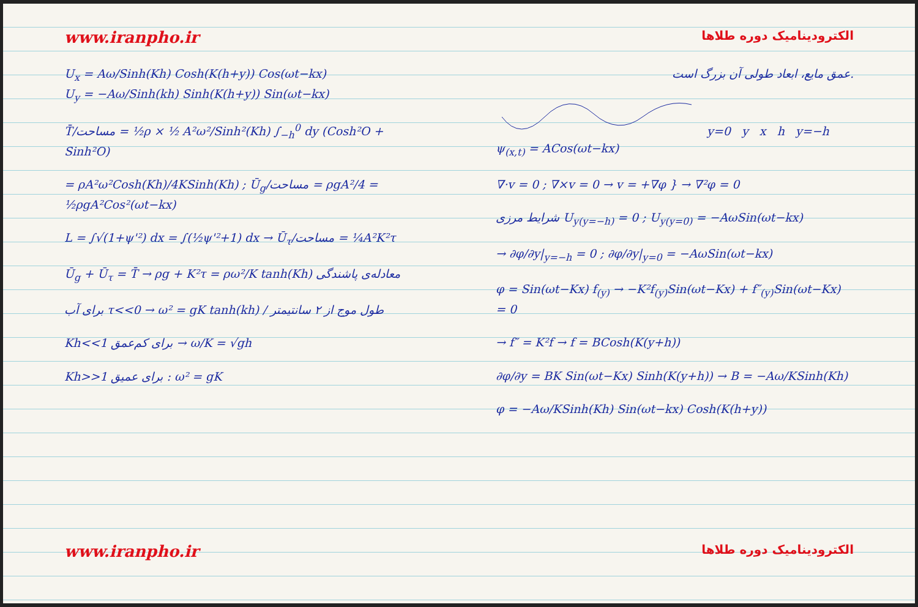www.iranpho.ir
U<sub>x</sub> = Aω/Sinh(Kh) Cosh(K(h+y)) Cos(ωt−kx)
U<sub>y</sub> = −Aω/Sinh(kh) Sinh(K(h+y)) Sin(ωt−kx)
T̄/مساحت = ½ρ × ½ A²ω²/Sinh²(Kh) ∫<sub>−h</sub><sup>0</sup> dy (Cosh²O + Sinh²O)
= ρA²ω²Cosh(Kh)/4KSinh(Kh) ; Ū<sub>g</sub>/مساحت = ρgA²/4 = ½ρgA²Cos²(ωt−kx)
L = ∫√(1+ψ'²) dx = ∫(½ψ'²+1) dx → Ū<sub>τ</sub>/مساحت = ¼A²K²τ
Ū<sub>g</sub> + Ū<sub>τ</sub> = T̄ → ρg + K²τ = ρω²/K tanh(Kh) معادله‌ی پاشندگی
برای آب τ<<0 → ω² = gK tanh(kh) / طول موج از ۲ سانتیمتر
Kh<<1 برای کم‌عمق → ω/K = √gh
Kh>>1 برای عمیق : ω² = gK
www.iranpho.ir
الکترودینامیک دوره طلاها
عمق مایع، ابعاد طولی آن بزرگ است.
y=0 y x h y=−h
ψ<sub>(x,t)</sub> = ACos(ωt−kx)
∇·v = 0 ; ∇×v = 0 → v = +∇φ } → ∇²φ = 0
شرایط مرزی U<sub>y(y=−h)</sub> = 0 ; U<sub>y(y=0)</sub> = −AωSin(ωt−kx)
→ ∂φ/∂y|<sub>y=−h</sub> = 0 ; ∂φ/∂y|<sub>y=0</sub> = −AωSin(ωt−kx)
φ = Sin(ωt−Kx) f<sub>(y)</sub> → −K²f<sub>(y)</sub>Sin(ωt−Kx) + f″<sub>(y)</sub>Sin(ωt−Kx) = 0
→ f″ = K²f → f = BCosh(K(y+h))
∂φ/∂y = BK Sin(ωt−Kx) Sinh(K(y+h)) → B = −Aω/KSinh(Kh)
φ = −Aω/KSinh(Kh) Sin(ωt−kx) Cosh(K(h+y))
الکترودینامیک دوره طلاها